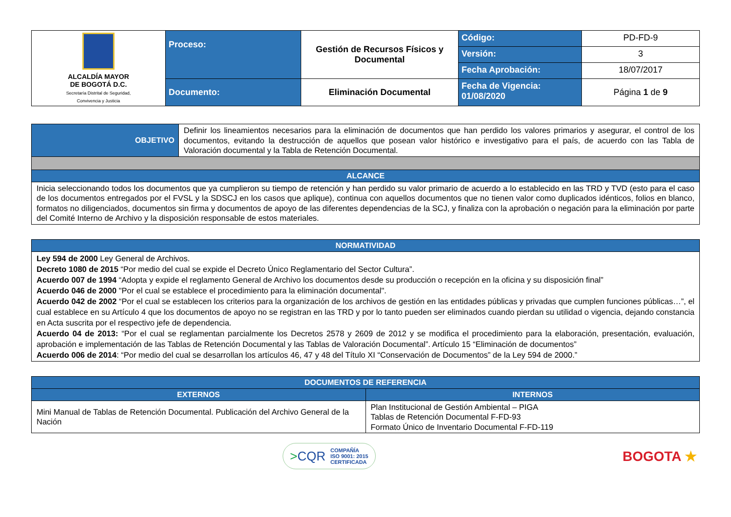| ALCALDÍA MAYOR DE BOGOTÁ D.C. Secretaría Distrital de Seguridad, Convivencia y Justicia | Proceso: | Gestión de Recursos Físicos y Documental | Código: | PD-FD-9 |
| | | | Versión: | 3 |
| | | | Fecha Aprobación: | 18/07/2017 |
| | Documento: | Eliminación Documental | Fecha de Vigencia: 01/08/2020 | Página 1 de 9 |
| OBJETIVO | Definir los lineamientos necesarios para la eliminación de documentos que han perdido los valores primarios y asegurar, el control de los documentos, evitando la destrucción de aquellos que posean valor histórico e investigativo para el país, de acuerdo con las Tabla de Valoración documental y la Tabla de Retención Documental. |
| ALCANCE | |
| Inicia seleccionando todos los documentos que ya cumplieron su tiempo de retención y han perdido su valor primario de acuerdo a lo establecido en las TRD y TVD (esto para el caso de los documentos entregados por el FVSL y la SDSCJ en los casos que aplique), continua con aquellos documentos que no tienen valor como duplicados idénticos, folios en blanco, formatos no diligenciados, documentos sin firma y documentos de apoyo de las diferentes dependencias de la SCJ, y finaliza con la aprobación o negación para la eliminación por parte del Comité Interno de Archivo y la disposición responsable de estos materiales. | |
| NORMATIVIDAD |
| --- |
| Ley 594 de 2000 Ley General de Archivos. Decreto 1080 de 2015 “Por medio del cual se expide el Decreto Único Reglamentario del Sector Cultura”. Acuerdo 007 de 1994 “Adopta y expide el reglamento General de Archivo los documentos desde su producción o recepción en la oficina y su disposición final” Acuerdo 046 de 2000 "Por el cual se establece el procedimiento para la eliminación documental". Acuerdo 042 de 2002 “Por el cual se establecen los criterios para la organización de los archivos de gestión en las entidades públicas y privadas que cumplen funciones públicas…”, el cual establece en su Artículo 4 que los documentos de apoyo no se registran en las TRD y por lo tanto pueden ser eliminados cuando pierdan su utilidad o vigencia, dejando constancia en Acta suscrita por el respectivo jefe de dependencia. Acuerdo 04 de 2013: “Por el cual se reglamentan parcialmente los Decretos 2578 y 2609 de 2012 y se modifica el procedimiento para la elaboración, presentación, evaluación, aprobación e implementación de las Tablas de Retención Documental y las Tablas de Valoración Documental”. Artículo 15 “Eliminación de documentos” Acuerdo 006 de 2014 : “Por medio del cual se desarrollan los artículos 46, 47 y 48 del Título XI “Conservación de Documentos” de la Ley 594 de 2000.” |
| DOCUMENTOS DE REFERENCIA | |
| --- | --- |
| EXTERNOS | INTERNOS |
| Mini Manual de Tablas de Retención Documental. Publicación del Archivo General de la Nación | Plan Institucional de Gestión Ambiental – PIGA Tablas de Retención Documental F-FD-93 Formato Único de Inventario Documental F-FD-119 |
>CQR COMPAÑÍA
ISO 9001: 2015
CERTIFICADA
BOGOTA ★